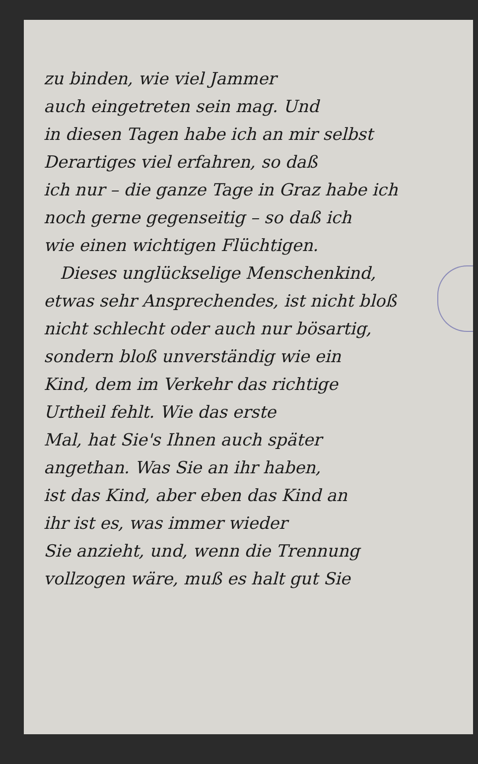zu binden, wie viel Jammer
auch eingetreten sein mag. Und
in diesen Tagen habe ich an mir selbst
Derartiges viel erfahren, so daß
ich nur – die ganze Tage in Graz habe ich
noch gerne gegenseitig – so daß ich
wie einen wichtigen Flüchtigen.
Dieses unglückselige Menschenkind,
etwas sehr Ansprechendes, ist nicht bloß
nicht schlecht oder auch nur bösartig,
sondern bloß unverständig wie ein
Kind, dem im Verkehr das richtige
Urtheil fehlt. Wie das erste
Mal, hat Sie's Ihnen auch später
angethan. Was Sie an ihr haben,
ist das Kind, aber eben das Kind an
ihr ist es, was immer wieder
Sie anzieht, und, wenn die Trennung
vollzogen wäre, muß es halt gut Sie